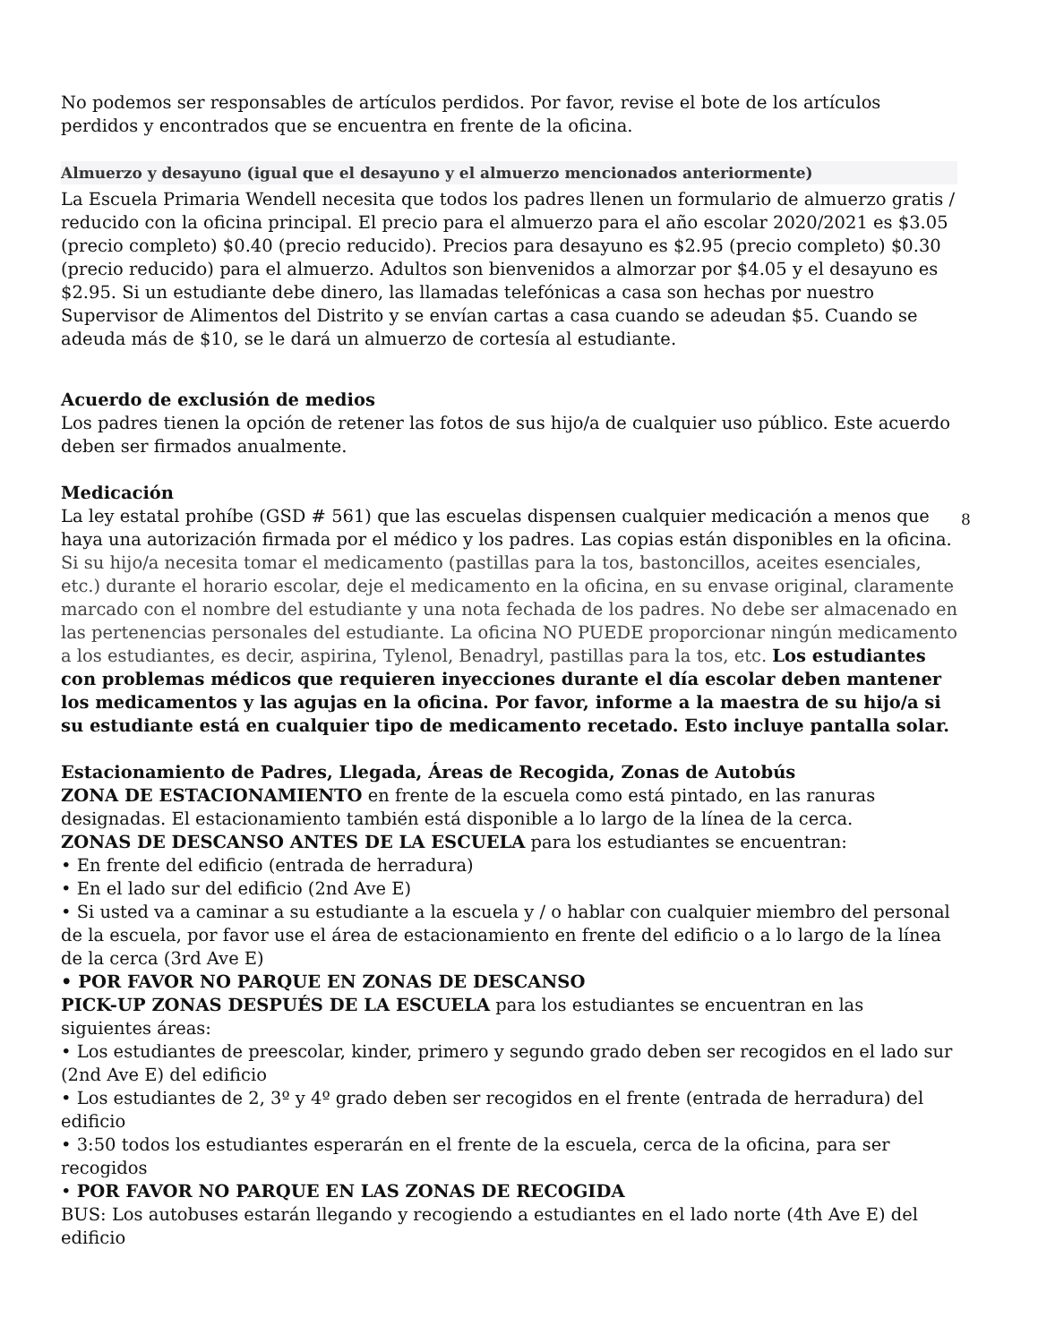No podemos ser responsables de artículos perdidos. Por favor, revise el bote de los artículos perdidos y encontrados que se encuentra en frente de la oficina.
Almuerzo y desayuno (igual que el desayuno y el almuerzo mencionados anteriormente)
La Escuela Primaria Wendell necesita que todos los padres llenen un formulario de almuerzo gratis / reducido con la oficina principal. El precio para el almuerzo para el año escolar 2020/2021 es $3.05 (precio completo) $0.40 (precio reducido). Precios para desayuno es $2.95 (precio completo) $0.30 (precio reducido) para el almuerzo. Adultos son bienvenidos a almorzar por $4.05 y el desayuno es $2.95. Si un estudiante debe dinero, las llamadas telefónicas a casa son hechas por nuestro Supervisor de Alimentos del Distrito y se envían cartas a casa cuando se adeudan $5. Cuando se adeuda más de $10, se le dará un almuerzo de cortesía al estudiante.
Acuerdo de exclusión de medios
Los padres tienen la opción de retener las fotos de sus hijo/a de cualquier uso público. Este acuerdo deben ser firmados anualmente.
Medicación
La ley estatal prohíbe (GSD # 561) que las escuelas dispensen cualquier medicación a menos que haya una autorización firmada por el médico y los padres. Las copias están disponibles en la oficina. Si su hijo/a necesita tomar el medicamento (pastillas para la tos, bastoncillos, aceites esenciales, etc.) durante el horario escolar, deje el medicamento en la oficina, en su envase original, claramente marcado con el nombre del estudiante y una nota fechada de los padres. No debe ser almacenado en las pertenencias personales del estudiante. La oficina NO PUEDE proporcionar ningún medicamento a los estudiantes, es decir, aspirina, Tylenol, Benadryl, pastillas para la tos, etc. Los estudiantes con problemas médicos que requieren inyecciones durante el día escolar deben mantener los medicamentos y las agujas en la oficina. Por favor, informe a la maestra de su hijo/a si su estudiante está en cualquier tipo de medicamento recetado. Esto incluye pantalla solar.
8
Estacionamiento de Padres, Llegada, Áreas de Recogida, Zonas de Autobús
ZONA DE ESTACIONAMIENTO en frente de la escuela como está pintado, en las ranuras designadas. El estacionamiento también está disponible a lo largo de la línea de la cerca.
ZONAS DE DESCANSO ANTES DE LA ESCUELA para los estudiantes se encuentran:
• En frente del edificio (entrada de herradura)
• En el lado sur del edificio (2nd Ave E)
• Si usted va a caminar a su estudiante a la escuela y / o hablar con cualquier miembro del personal de la escuela, por favor use el área de estacionamiento en frente del edificio o a lo largo de la línea de la cerca (3rd Ave E)
• POR FAVOR NO PARQUE EN ZONAS DE DESCANSO
PICK-UP ZONAS DESPUÉS DE LA ESCUELA para los estudiantes se encuentran en las siguientes áreas:
• Los estudiantes de preescolar, kinder, primero y segundo grado deben ser recogidos en el lado sur (2nd Ave E) del edificio
• Los estudiantes de 2, 3º y 4º grado deben ser recogidos en el frente (entrada de herradura) del edificio
• 3:50 todos los estudiantes esperarán en el frente de la escuela, cerca de la oficina, para ser recogidos
• POR FAVOR NO PARQUE EN LAS ZONAS DE RECOGIDA
BUS: Los autobuses estarán llegando y recogiendo a estudiantes en el lado norte (4th Ave E) del edificio